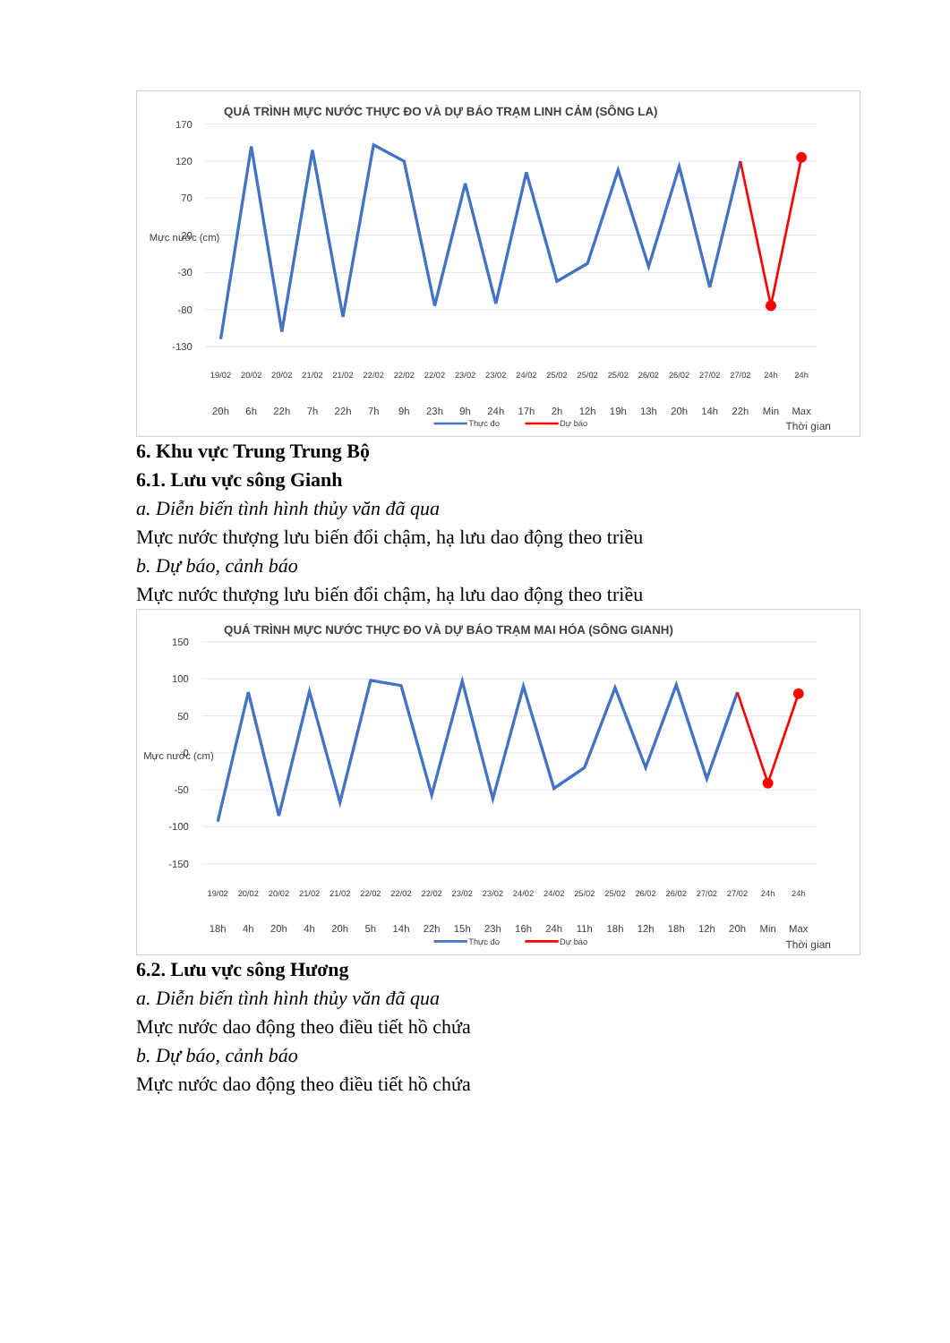QUÁ TRÌNH MỰC NƯỚC THỰC ĐO VÀ DỰ BÁO TRẠM LINH CẢM (SÔNG LA)
170
120
70
20
-30
-80
-130
Mực nước (cm)
19/02
20/02
20/02
21/02
21/02
22/02
22/02
22/02
23/02
23/02
24/02
25/02
25/02
25/02
26/02
26/02
27/02
27/02
24h
24h
20h
6h
22h
7h
22h
7h
9h
23h
9h
24h
17h
2h
12h
19h
13h
20h
14h
22h
Min
Max
Thực đo
Dự báo
Thời gian
6. Khu vực Trung Trung Bộ
6.1. Lưu vực sông Gianh
a. Diễn biến tình hình thủy văn đã qua
Mực nước thượng lưu biến đổi chậm, hạ lưu dao động theo triều
b. Dự báo, cảnh báo
Mực nước thượng lưu biến đổi chậm, hạ lưu dao động theo triều
QUÁ TRÌNH MỰC NƯỚC THỰC ĐO VÀ DỰ BÁO TRẠM MAI HÓA (SÔNG GIANH)
150
100
50
0
-50
-100
-150
Mực nước (cm)
19/02
20/02
20/02
21/02
21/02
22/02
22/02
22/02
23/02
23/02
24/02
24/02
25/02
25/02
26/02
26/02
27/02
27/02
24h
24h
18h
4h
20h
4h
20h
5h
14h
22h
15h
23h
16h
24h
11h
18h
12h
18h
12h
20h
Min
Max
Thực đo
Dự báo
Thời gian
6.2. Lưu vực sông Hương
a. Diễn biến tình hình thủy văn đã qua
Mực nước dao động theo điều tiết hồ chứa
b. Dự báo, cảnh báo
Mực nước dao động theo điều tiết hồ chứa